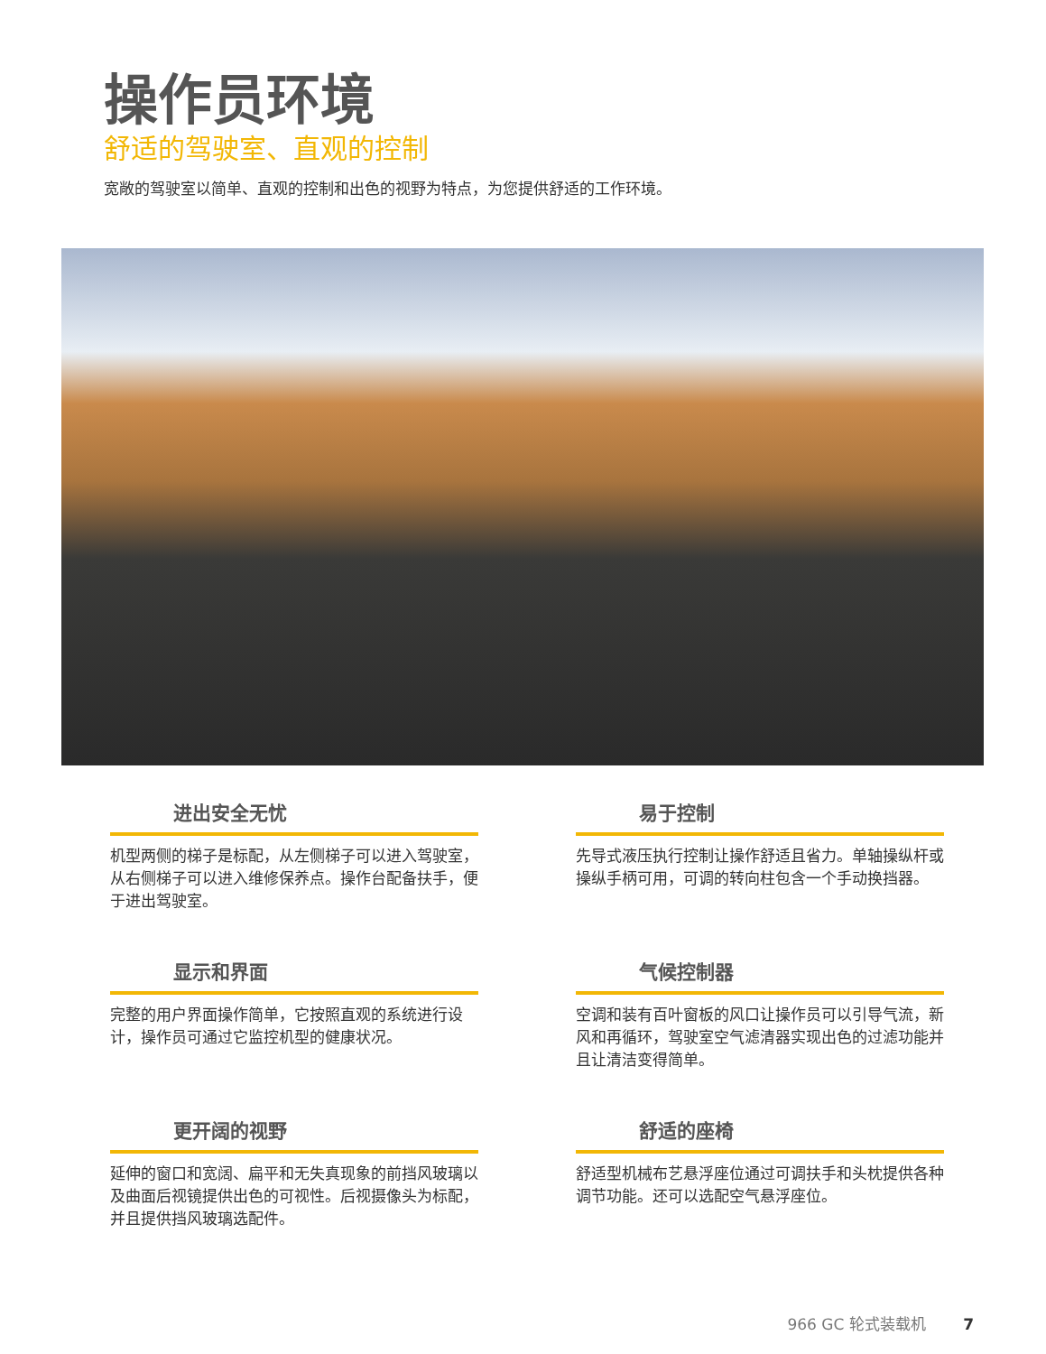操作员环境
舒适的驾驶室、直观的控制
宽敞的驾驶室以简单、直观的控制和出色的视野为特点，为您提供舒适的工作环境。
进出安全无忧
机型两侧的梯子是标配，从左侧梯子可以进入驾驶室，从右侧梯子可以进入维修保养点。操作台配备扶手，便于进出驾驶室。
易于控制
先导式液压执行控制让操作舒适且省力。单轴操纵杆或操纵手柄可用，可调的转向柱包含一个手动换挡器。
显示和界面
完整的用户界面操作简单，它按照直观的系统进行设计，操作员可通过它监控机型的健康状况。
气候控制器
空调和装有百叶窗板的风口让操作员可以引导气流，新风和再循环，驾驶室空气滤清器实现出色的过滤功能并且让清洁变得简单。
更开阔的视野
延伸的窗口和宽阔、扁平和无失真现象的前挡风玻璃以及曲面后视镜提供出色的可视性。后视摄像头为标配，并且提供挡风玻璃选配件。
舒适的座椅
舒适型机械布艺悬浮座位通过可调扶手和头枕提供各种调节功能。还可以选配空气悬浮座位。
966 GC 轮式装载机 7